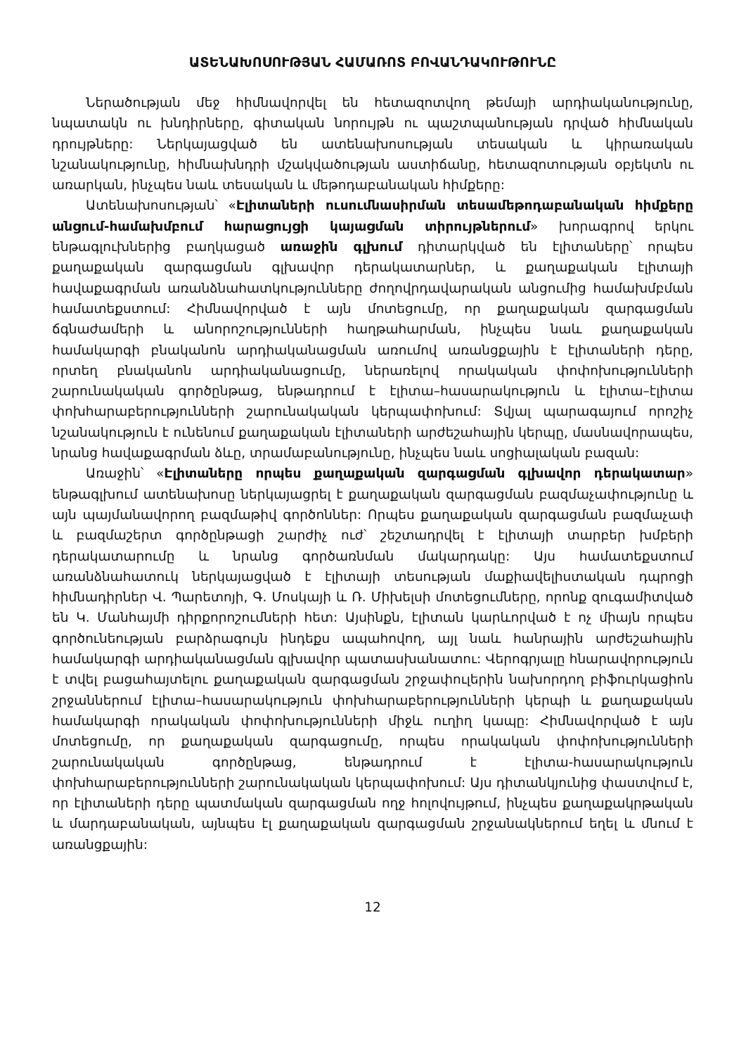ԱՏԵՆԱԽՈՍՈՒԹՅԱՆ ՀԱՄԱՌՈՏ ԲՈՎԱՆԴԱԿՈՒԹՈՒՆԸ
Ներածության մեջ հիմնավորվել են հետազոտվող թեմայի արդիականությունը, նպատակն ու խնդիրները, գիտական նորույթն ու պաշտպանության դրված հիմնական դրույթները: Ներկայացված են ատենախոսության տեսական և կիրառական նշանակությունը, հիմնախնդրի մշակվածության աստիճանը, հետազոտության օբյեկտն ու առարկան, ինչպես նաև տեսական և մեթոդաբանական հիմքերը:
Ատենախոսության՝ «Էլիտաների ուսումնասիրման տեսամեթոդաբանական հիմքերը անցում-համախմբում հարացույցի կայացման տիրույթներում» խորագրով երկու ենթագլուխներից բաղկացած առաջին գլխում դիտարկված են էլիտաները՝ որպես քաղաքական զարգացման գլխավոր դերակատարներ, և քաղաքական էլիտայի հավաքագրման առանձնահատկությունները ժողովրդավարական անցումից համախմբման համատեքստում: Հիմնավորված է այն մոտեցումը, որ քաղաքական զարգացման ճգնաժամերի և անորոշությունների հաղթահարման, ինչպես նաև քաղաքական համակարգի բնականոն արդիականացման առումով առանցքային է էլիտաների դերը, որտեղ բնականոն արդիականացումը, ներառելով որակական փոփոխությունների շարունակական գործընթաց, ենթադրում է էլիտա–հասարակություն և էլիտա–էլիտա փոխհարաբերությունների շարունակական կերպափոխում: Տվյալ պարագայում որոշիչ նշանակություն է ունենում քաղաքական էլիտաների արժեշահային կերպը, մասնավորապես, նրանց հավաքագրման ձևը, տրամաբանությունը, ինչպես նաև սոցիալական բազան:
Առաջին՝ «Էլիտաները որպես քաղաքական զարգացման գլխավոր դերակատար» ենթագլխում ատենախոսը ներկայացրել է քաղաքական զարգացման բազմաչափությունը և այն պայմանավորող բազմաթիվ գործոններ: Որպես քաղաքական զարգացման բազմաչափ և բազմաշերտ գործընթացի շարժիչ ուժ՝ շեշտադրվել է էլիտայի տարբեր խմբերի դերակատարումը և նրանց գործառնման մակարդակը: Այս համատեքստում առանձնահատուկ ներկայացված է էլիտայի տեսության մաքիավելիստական դպրոցի հիմնադիրներ Վ. Պարետոյի, Գ. Մոսկայի և Ռ. Միխելսի մոտեցումները, որոնք զուգամիտված են Կ. Մանհայմի դիրքորոշումների հետ: Այսինքն, էլիտան կարևորված է ոչ միայն որպես գործունեության բարձրագույն ինդեքս ապահովող, այլ նաև հանրային արժեշահային համակարգի արդիականացման գլխավոր պատասխանատու: Վերոգրյալը հնարավորություն է տվել բացահայտելու քաղաքական զարգացման շրջափուլերին նախորդող բիֆուրկացիոն շրջաններում էլիտա–հասարակություն փոխհարաբերությունների կերպի և քաղաքական համակարգի որակական փոփոխությունների միջև ուղիղ կապը: Հիմնավորված է այն մոտեցումը, որ քաղաքական զարգացումը, որպես որակական փոփոխությունների շարունակական գործընթաց, ենթադրում է էլիտա-հասարակություն փոխհարաբերությունների շարունակական կերպափոխում: Այս դիտանկյունից փաստվում է, որ էլիտաների դերը պատմական զարգացման ողջ հոլովույթում, ինչպես քաղաքակրթական և մարդաբանական, այնպես էլ քաղաքական զարգացման շրջանակներում եղել և մնում է առանցքային:
12